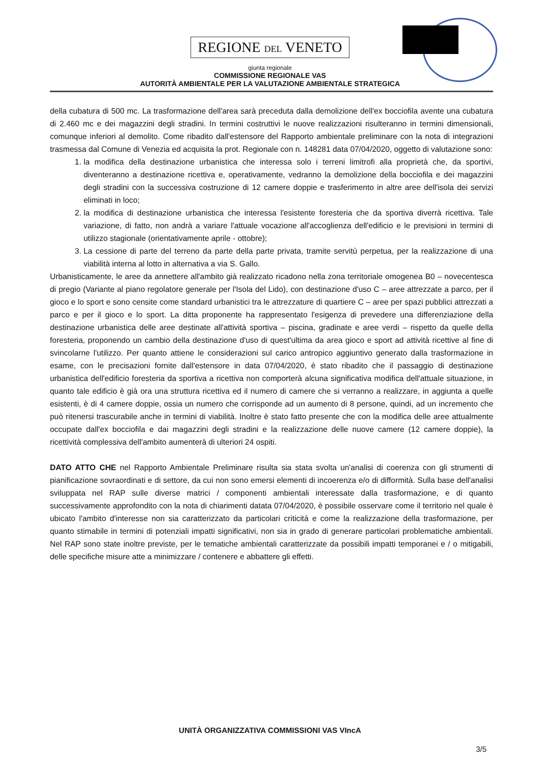REGIONE DEL VENETO
giunta regionale
COMMISSIONE REGIONALE VAS
AUTORITÀ AMBIENTALE PER LA VALUTAZIONE AMBIENTALE STRATEGICA
della cubatura di 500 mc. La trasformazione dell'area sarà preceduta dalla demolizione dell'ex bocciofila avente una cubatura di 2.460 mc e dei magazzini degli stradini. In termini costruttivi le nuove realizzazioni risulteranno in termini dimensionali, comunque inferiori al demolito. Come ribadito dall'estensore del Rapporto ambientale preliminare con la nota di integrazioni trasmessa dal Comune di Venezia ed acquisita la prot. Regionale con n. 148281 data 07/04/2020, oggetto di valutazione sono:
1. la modifica della destinazione urbanistica che interessa solo i terreni limitrofi alla proprietà che, da sportivi, diventeranno a destinazione ricettiva e, operativamente, vedranno la demolizione della bocciofila e dei magazzini degli stradini con la successiva costruzione di 12 camere doppie e trasferimento in altre aree dell'isola dei servizi eliminati in loco;
2. la modifica di destinazione urbanistica che interessa l'esistente foresteria che da sportiva diverrà ricettiva. Tale variazione, di fatto, non andrà a variare l'attuale vocazione all'accoglienza dell'edificio e le previsioni in termini di utilizzo stagionale (orientativamente aprile - ottobre);
3. La cessione di parte del terreno da parte della parte privata, tramite servitù perpetua, per la realizzazione di una viabilità interna al lotto in alternativa a via S. Gallo.
Urbanisticamente, le aree da annettere all'ambito già realizzato ricadono nella zona territoriale omogenea B0 – novecentesca di pregio (Variante al piano regolatore generale per l'Isola del Lido), con destinazione d'uso C – aree attrezzate a parco, per il gioco e lo sport e sono censite come standard urbanistici tra le attrezzature di quartiere C – aree per spazi pubblici attrezzati a parco e per il gioco e lo sport. La ditta proponente ha rappresentato l'esigenza di prevedere una differenziazione della destinazione urbanistica delle aree destinate all'attività sportiva – piscina, gradinate e aree verdi – rispetto da quelle della foresteria, proponendo un cambio della destinazione d'uso di quest'ultima da area gioco e sport ad attività ricettive al fine di svincolarne l'utilizzo. Per quanto attiene le considerazioni sul carico antropico aggiuntivo generato dalla trasformazione in esame, con le precisazioni fornite dall'estensore in data 07/04/2020, è stato ribadito che il passaggio di destinazione urbanistica dell'edificio foresteria da sportiva a ricettiva non comporterà alcuna significativa modifica dell'attuale situazione, in quanto tale edificio è già ora una struttura ricettiva ed il numero di camere che si verranno a realizzare, in aggiunta a quelle esistenti, è di 4 camere doppie, ossia un numero che corrisponde ad un aumento di 8 persone, quindi, ad un incremento che può ritenersi trascurabile anche in termini di viabilità. Inoltre è stato fatto presente che con la modifica delle aree attualmente occupate dall'ex bocciofila e dai magazzini degli stradini e la realizzazione delle nuove camere (12 camere doppie), la ricettività complessiva dell'ambito aumenterà di ulteriori 24 ospiti.
DATO ATTO CHE nel Rapporto Ambientale Preliminare risulta sia stata svolta un'analisi di coerenza con gli strumenti di pianificazione sovraordinati e di settore, da cui non sono emersi elementi di incoerenza e/o di difformità. Sulla base dell'analisi sviluppata nel RAP sulle diverse matrici / componenti ambientali interessate dalla trasformazione, e di quanto successivamente approfondito con la nota di chiarimenti datata 07/04/2020, è possibile osservare come il territorio nel quale è ubicato l'ambito d'interesse non sia caratterizzato da particolari criticità e come la realizzazione della trasformazione, per quanto stimabile in termini di potenziali impatti significativi, non sia in grado di generare particolari problematiche ambientali. Nel RAP sono state inoltre previste, per le tematiche ambientali caratterizzate da possibili impatti temporanei e / o mitigabili, delle specifiche misure atte a minimizzare / contenere e abbattere gli effetti.
UNITÀ ORGANIZZATIVA COMMISSIONI VAS VIncA
3/5